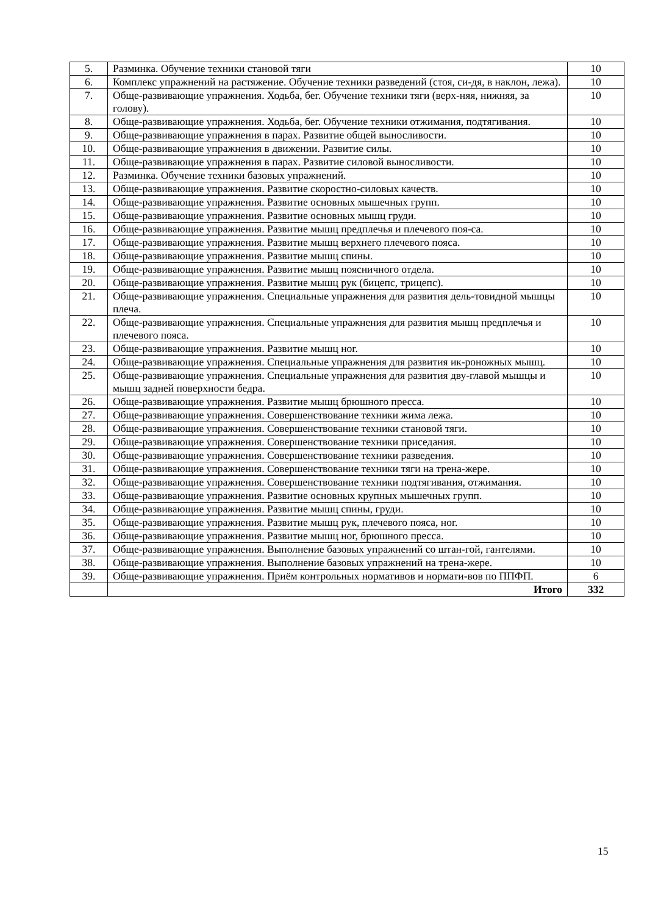| 5. | Разминка. Обучение техники становой тяги | 10 |
| 6. | Комплекс упражнений на растяжение. Обучение техники разведений (стоя, си-дя, в наклон, лежа). | 10 |
| 7. | Обще-развивающие упражнения. Ходьба, бег. Обучение техники тяги (верх-няя, нижняя, за голову). | 10 |
| 8. | Обще-развивающие упражнения. Ходьба, бег. Обучение техники отжимания, подтягивания. | 10 |
| 9. | Обще-развивающие упражнения в парах. Развитие общей выносливости. | 10 |
| 10. | Обще-развивающие упражнения в движении. Развитие силы. | 10 |
| 11. | Обще-развивающие упражнения в парах. Развитие силовой выносливости. | 10 |
| 12. | Разминка. Обучение техники базовых упражнений. | 10 |
| 13. | Обще-развивающие упражнения. Развитие скоростно-силовых качеств. | 10 |
| 14. | Обще-развивающие упражнения. Развитие основных мышечных групп. | 10 |
| 15. | Обще-развивающие упражнения. Развитие основных мышц груди. | 10 |
| 16. | Обще-развивающие упражнения. Развитие мышц предплечья и плечевого поя-са. | 10 |
| 17. | Обще-развивающие упражнения. Развитие мышц верхнего плечевого пояса. | 10 |
| 18. | Обще-развивающие упражнения. Развитие мышц спины. | 10 |
| 19. | Обще-развивающие упражнения. Развитие мышц поясничного отдела. | 10 |
| 20. | Обще-развивающие упражнения. Развитие мышц рук (бицепс, трицепс). | 10 |
| 21. | Обще-развивающие упражнения. Специальные упражнения для развития дель-товидной мышцы плеча. | 10 |
| 22. | Обще-развивающие упражнения. Специальные упражнения для развития мышц предплечья и плечевого пояса. | 10 |
| 23. | Обще-развивающие упражнения. Развитие мышц ног. | 10 |
| 24. | Обще-развивающие упражнения. Специальные упражнения для развития ик-роножных мышц. | 10 |
| 25. | Обще-развивающие упражнения. Специальные упражнения для развития дву-главой мышцы и мышц задней поверхности бедра. | 10 |
| 26. | Обще-развивающие упражнения. Развитие мышц брюшного пресса. | 10 |
| 27. | Обще-развивающие упражнения. Совершенствование техники жима лежа. | 10 |
| 28. | Обще-развивающие упражнения. Совершенствование техники становой тяги. | 10 |
| 29. | Обще-развивающие упражнения. Совершенствование техники приседания. | 10 |
| 30. | Обще-развивающие упражнения. Совершенствование техники разведения. | 10 |
| 31. | Обще-развивающие упражнения. Совершенствование техники тяги на трена-жере. | 10 |
| 32. | Обще-развивающие упражнения. Совершенствование техники подтягивания, отжимания. | 10 |
| 33. | Обще-развивающие упражнения. Развитие основных крупных мышечных групп. | 10 |
| 34. | Обще-развивающие упражнения. Развитие мышц спины, груди. | 10 |
| 35. | Обще-развивающие упражнения. Развитие мышц рук, плечевого пояса, ног. | 10 |
| 36. | Обще-развивающие упражнения. Развитие мышц ног, брюшного пресса. | 10 |
| 37. | Обще-развивающие упражнения. Выполнение базовых упражнений со штан-гой, гантелями. | 10 |
| 38. | Обще-развивающие упражнения. Выполнение базовых упражнений на трена-жере. | 10 |
| 39. | Обще-развивающие упражнения. Приём контрольных нормативов и нормати-вов по ППФП. | 6 |
| | Итого | 332 |
15